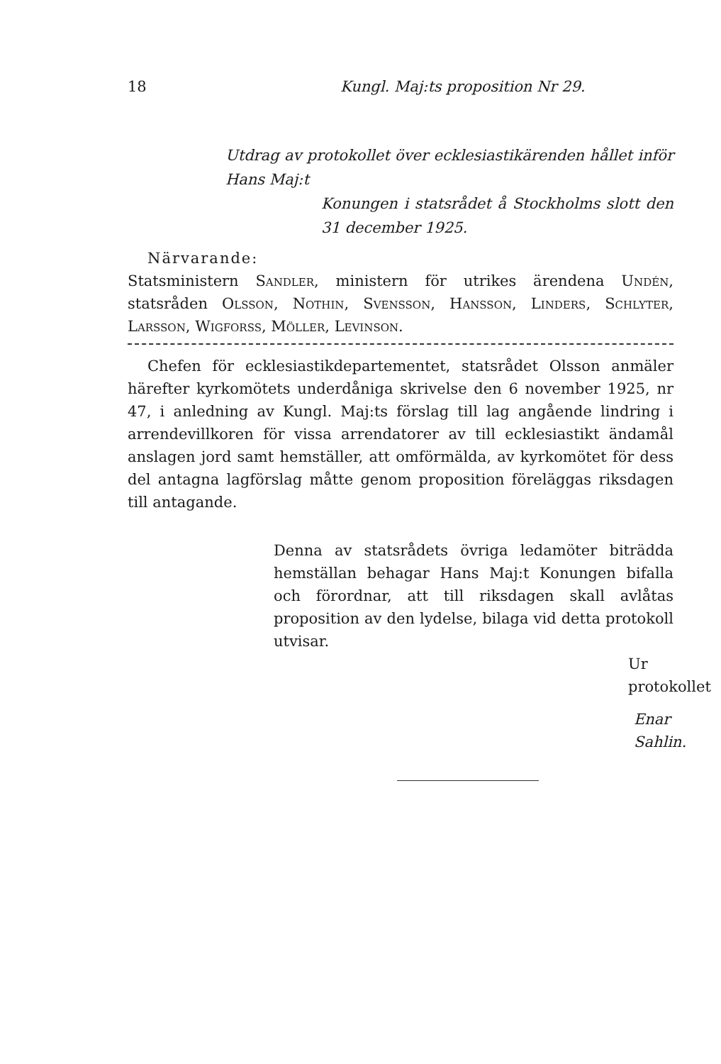18 Kungl. Maj:ts proposition Nr 29.
Utdrag av protokollet över ecklesiastikärenden hållet inför Hans Maj:t
Konungen i statsrådet å Stockholms slott den 31 december 1925.
Närvarande:
Statsministern Sandler, ministern för utrikes ärendena Undén, statsråden Olsson, Nothin, Svensson, Hansson, Linders, Schlyter, Larsson, Wigforss, Möller, Levinson.
Chefen för ecklesiastikdepartementet, statsrådet Olsson anmäler härefter kyrkomötets underdåniga skrivelse den 6 november 1925, nr 47, i anledning av Kungl. Maj:ts förslag till lag angående lindring i arrendevillkoren för vissa arrendatorer av till ecklesiastikt ändamål anslagen jord samt hemställer, att omförmälda, av kyrkomötet för dess del antagna lagförslag måtte genom proposition föreläggas riksdagen till antagande.
Denna av statsrådets övriga ledamöter biträdda hemställan behagar Hans Maj:t Konungen bifalla och förordnar, att till riksdagen skall avlåtas proposition av den lydelse, bilaga vid detta protokoll utvisar.
Ur protokollet
Enar Sahlin.